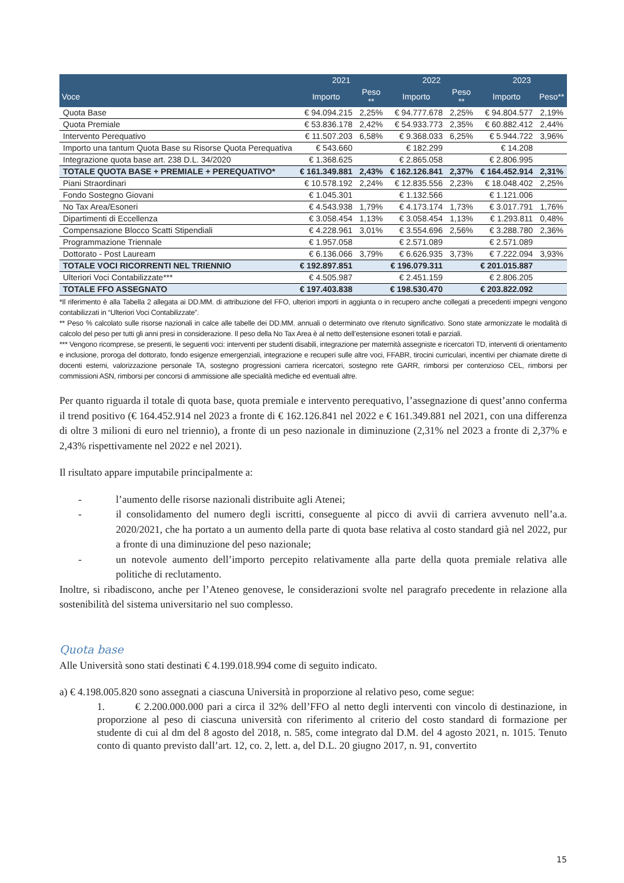| | 2021 | | 2022 | | 2023 | |
| --- | --- | --- | --- | --- | --- | --- |
| Voce | Importo | Peso ** | Importo | Peso ** | Importo | Peso** |
| Quota Base | € 94.094.215 | 2,25% | € 94.777.678 | 2,25% | € 94.804.577 | 2,19% |
| Quota Premiale | € 53.836.178 | 2,42% | € 54.933.773 | 2,35% | € 60.882.412 | 2,44% |
| Intervento Perequativo | € 11.507.203 | 6,58% | € 9.368.033 | 6,25% | € 5.944.722 | 3,96% |
| Importo una tantum Quota Base su Risorse Quota Perequativa | € 543.660 | | € 182.299 | | € 14.208 | |
| Integrazione quota base art. 238 D.L. 34/2020 | € 1.368.625 | | € 2.865.058 | | € 2.806.995 | |
| TOTALE QUOTA BASE + PREMIALE + PEREQUATIVO* | € 161.349.881 | 2,43% | € 162.126.841 | 2,37% | € 164.452.914 | 2,31% |
| Piani Straordinari | € 10.578.192 | 2,24% | € 12.835.556 | 2,23% | € 18.048.402 | 2,25% |
| Fondo Sostegno Giovani | € 1.045.301 | | € 1.132.566 | | € 1.121.006 | |
| No Tax Area/Esoneri | € 4.543.938 | 1,79% | € 4.173.174 | 1,73% | € 3.017.791 | 1,76% |
| Dipartimenti di Eccellenza | € 3.058.454 | 1,13% | € 3.058.454 | 1,13% | € 1.293.811 | 0,48% |
| Compensazione Blocco Scatti Stipendiali | € 4.228.961 | 3,01% | € 3.554.696 | 2,56% | € 3.288.780 | 2,36% |
| Programmazione Triennale | € 1.957.058 | | € 2.571.089 | | € 2.571.089 | |
| Dottorato - Post Lauream | € 6.136.066 | 3,79% | € 6.626.935 | 3,73% | € 7.222.094 | 3,93% |
| TOTALE VOCI RICORRENTI NEL TRIENNIO | € 192.897.851 | | € 196.079.311 | | € 201.015.887 | |
| Ulteriori Voci Contabilizzate*** | € 4.505.987 | | € 2.451.159 | | € 2.806.205 | |
| TOTALE FFO ASSEGNATO | € 197.403.838 | | € 198.530.470 | | € 203.822.092 | |
*Il riferimento è alla Tabella 2 allegata ai DD.MM. di attribuzione del FFO, ulteriori importi in aggiunta o in recupero anche collegati a precedenti impegni vengono contabilizzati in “Ulteriori Voci Contabilizzate”.
** Peso % calcolato sulle risorse nazionali in calce alle tabelle dei DD.MM. annuali o determinato ove ritenuto significativo. Sono state armonizzate le modalità di calcolo del peso per tutti gli anni presi in considerazione. Il peso della No Tax Area è al netto dell’estensione esoneri totali e parziali.
*** Vengono ricomprese, se presenti, le seguenti voci: interventi per studenti disabili, integrazione per maternità assegniste e ricercatori TD, interventi di orientamento e inclusione, proroga del dottorato, fondo esigenze emergenziali, integrazione e recuperi sulle altre voci, FFABR, tirocini curriculari, incentivi per chiamate dirette di docenti esterni, valorizzazione personale TA, sostegno progressioni carriera ricercatori, sostegno rete GARR, rimborsi per contenzioso CEL, rimborsi per commissioni ASN, rimborsi per concorsi di ammissione alle specialità mediche ed eventuali altre.
Per quanto riguarda il totale di quota base, quota premiale e intervento perequativo, l’assegnazione di quest’anno conferma il trend positivo (€ 164.452.914 nel 2023 a fronte di € 162.126.841 nel 2022 e € 161.349.881 nel 2021, con una differenza di oltre 3 milioni di euro nel triennio), a fronte di un peso nazionale in diminuzione (2,31% nel 2023 a fronte di 2,37% e 2,43% rispettivamente nel 2022 e nel 2021).
Il risultato appare imputabile principalmente a:
- l’aumento delle risorse nazionali distribuite agli Atenei;
- il consolidamento del numero degli iscritti, conseguente al picco di avvii di carriera avvenuto nell’a.a. 2020/2021, che ha portato a un aumento della parte di quota base relativa al costo standard già nel 2022, pur a fronte di una diminuzione del peso nazionale;
- un notevole aumento dell’importo percepito relativamente alla parte della quota premiale relativa alle politiche di reclutamento.
Inoltre, si ribadiscono, anche per l’Ateneo genovese, le considerazioni svolte nel paragrafo precedente in relazione alla sostenibilità del sistema universitario nel suo complesso.
Quota base
Alle Università sono stati destinati € 4.199.018.994 come di seguito indicato.
a) € 4.198.005.820 sono assegnati a ciascuna Università in proporzione al relativo peso, come segue:
1. € 2.200.000.000 pari a circa il 32% dell’FFO al netto degli interventi con vincolo di destinazione, in proporzione al peso di ciascuna università con riferimento al criterio del costo standard di formazione per studente di cui al dm del 8 agosto del 2018, n. 585, come integrato dal D.M. del 4 agosto 2021, n. 1015. Tenuto conto di quanto previsto dall’art. 12, co. 2, lett. a, del D.L. 20 giugno 2017, n. 91, convertito
15